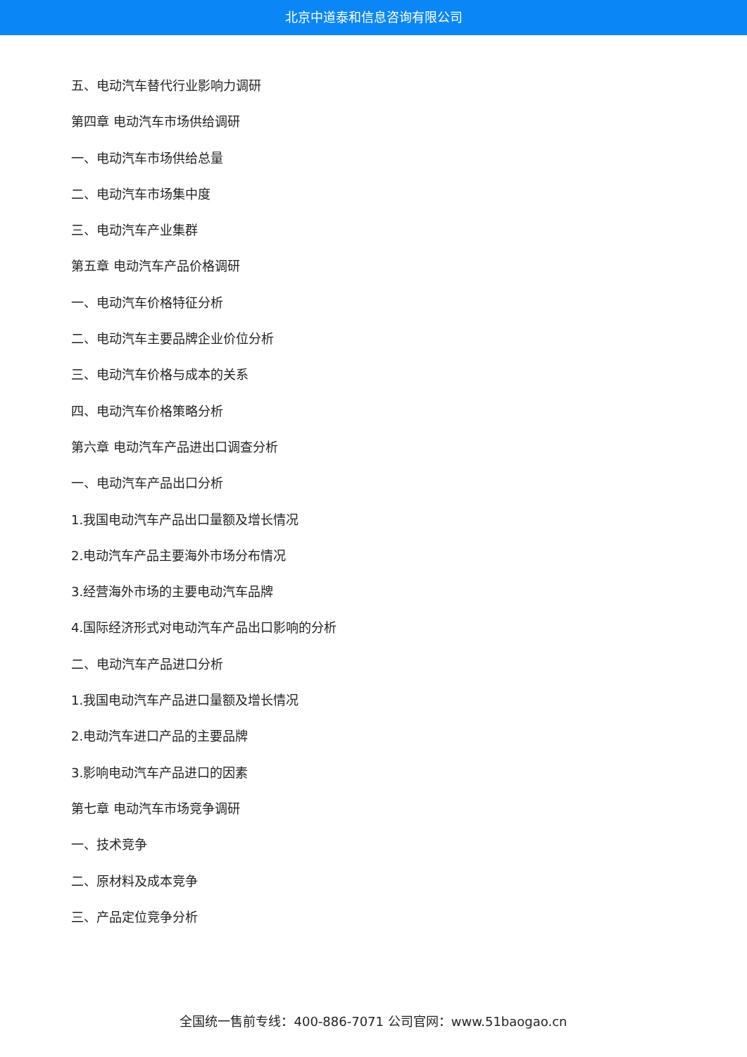北京中道泰和信息咨询有限公司
五、电动汽车替代行业影响力调研
第四章 电动汽车市场供给调研
一、电动汽车市场供给总量
二、电动汽车市场集中度
三、电动汽车产业集群
第五章 电动汽车产品价格调研
一、电动汽车价格特征分析
二、电动汽车主要品牌企业价位分析
三、电动汽车价格与成本的关系
四、电动汽车价格策略分析
第六章 电动汽车产品进出口调查分析
一、电动汽车产品出口分析
1.我国电动汽车产品出口量额及增长情况
2.电动汽车产品主要海外市场分布情况
3.经营海外市场的主要电动汽车品牌
4.国际经济形式对电动汽车产品出口影响的分析
二、电动汽车产品进口分析
1.我国电动汽车产品进口量额及增长情况
2.电动汽车进口产品的主要品牌
3.影响电动汽车产品进口的因素
第七章 电动汽车市场竞争调研
一、技术竞争
二、原材料及成本竞争
三、产品定位竞争分析
全国统一售前专线：400-886-7071 公司官网：www.51baogao.cn